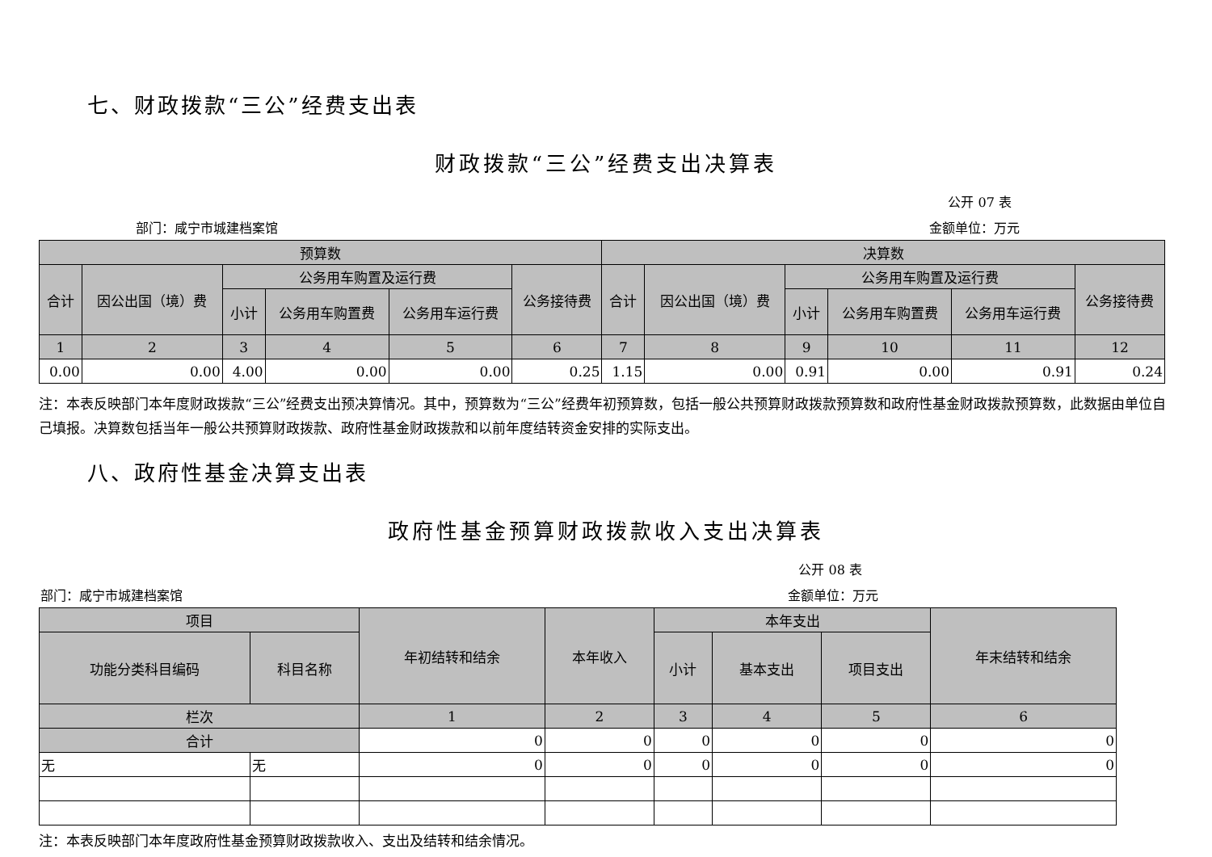七、财政拨款“三公”经费支出表
财政拨款“三公”经费支出决算表
公开 07 表
部门：咸宁市城建档案馆 金额单位：万元
| 预算数 | | | | | | 决算数 | | | | | |
| --- | --- | --- | --- | --- | --- | --- | --- | --- | --- | --- | --- |
| 合计 | 因公出国（境）费 | 公务用车购置及运行费 | | | 公务接待费 | 合计 | 因公出国（境）费 | 公务用车购置及运行费 | | | 公务接待费 |
| | | 小计 | 公务用车购置费 | 公务用车运行费 | | | | 小计 | 公务用车购置费 | 公务用车运行费 | |
| 1 | 2 | 3 | 4 | 5 | 6 | 7 | 8 | 9 | 10 | 11 | 12 |
| 0.00 | 0.00 | 4.00 | 0.00 | 0.00 | 0.25 | 1.15 | 0.00 | 0.91 | 0.00 | 0.91 | 0.24 |
注：本表反映部门本年度财政拨款“三公”经费支出预决算情况。其中，预算数为“三公”经费年初预算数，包括一般公共预算财政拨款预算数和政府性基金财政拨款预算数，此数据由单位自己填报。决算数包括当年一般公共预算财政拨款、政府性基金财政拨款和以前年度结转资金安排的实际支出。
八、政府性基金决算支出表
政府性基金预算财政拨款收入支出决算表
公开 08 表
部门：咸宁市城建档案馆 金额单位：万元
| 项目 | | 年初结转和结余 | 本年收入 | 本年支出 | | | 年末结转和结余 |
| --- | --- | --- | --- | --- | --- | --- | --- |
| 功能分类科目编码 | 科目名称 | | | 小计 | 基本支出 | 项目支出 | |
| 栏次 | | 1 | 2 | 3 | 4 | 5 | 6 |
| 合计 | | 0 | 0 | 0 | 0 | 0 | 0 |
| 无 | 无 | 0 | 0 | 0 | 0 | 0 | 0 |
注：本表反映部门本年度政府性基金预算财政拨款收入、支出及结转和结余情况。